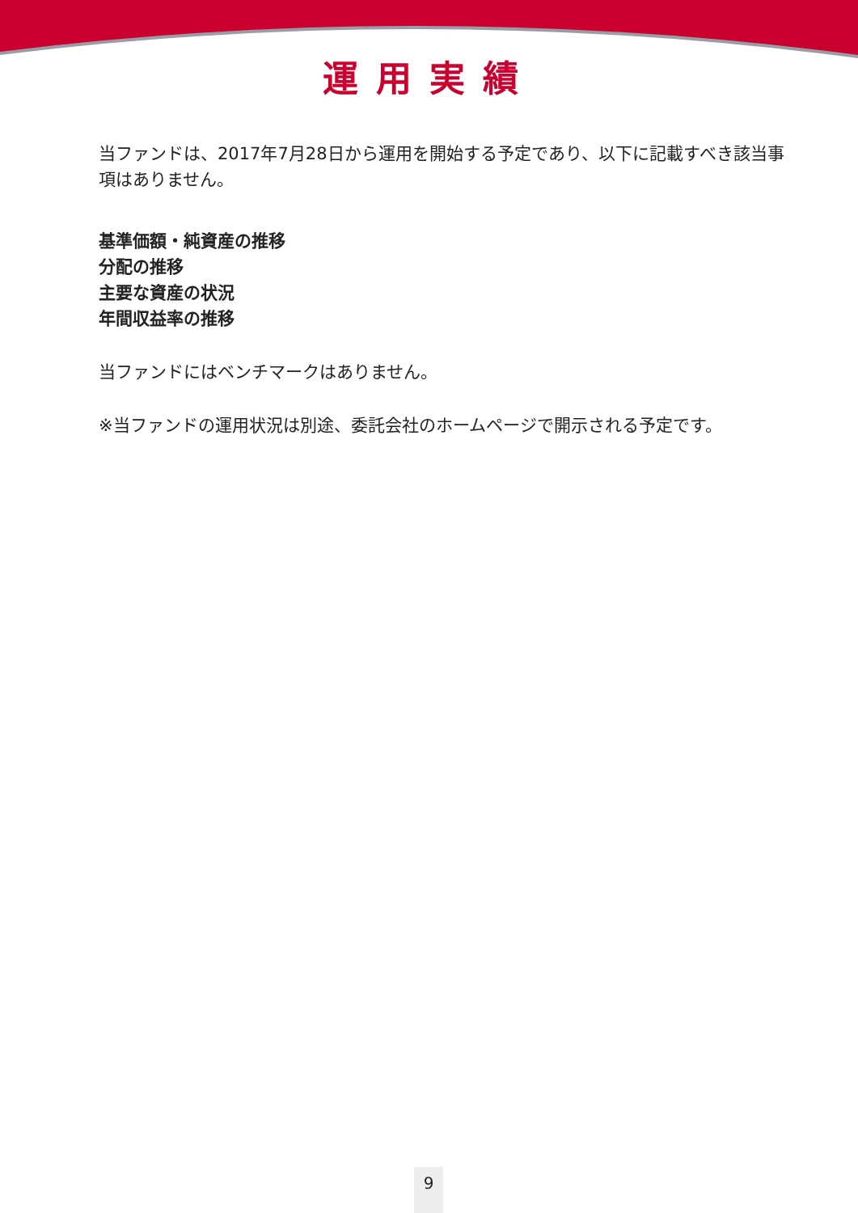運用実績
当ファンドは、2017年7月28日から運用を開始する予定であり、以下に記載すべき該当事項はありません。
基準価額・純資産の推移
分配の推移
主要な資産の状況
年間収益率の推移
当ファンドにはベンチマークはありません。
※当ファンドの運用状況は別途、委託会社のホームページで開示される予定です。
9